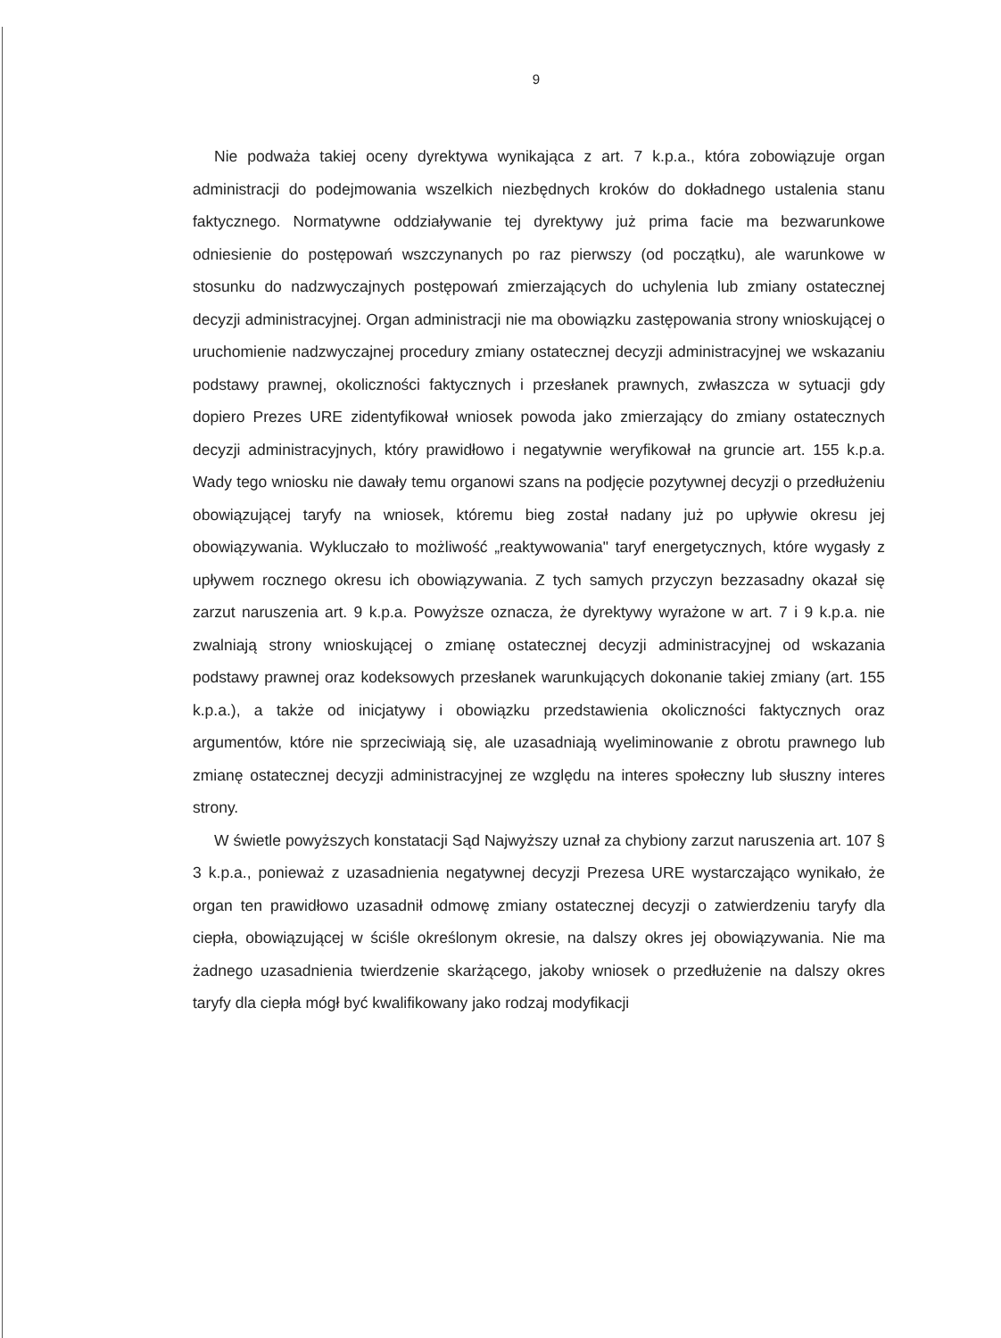9
Nie podważa takiej oceny dyrektywa wynikająca z art. 7 k.p.a., która zobowiązuje organ administracji do podejmowania wszelkich niezbędnych kroków do dokładnego ustalenia stanu faktycznego. Normatywne oddziaływanie tej dyrektywy już prima facie ma bezwarunkowe odniesienie do postępowań wszczynanych po raz pierwszy (od początku), ale warunkowe w stosunku do nadzwyczajnych postępowań zmierzających do uchylenia lub zmiany ostatecznej decyzji administracyjnej. Organ administracji nie ma obowiązku zastępowania strony wnioskującej o uruchomienie nadzwyczajnej procedury zmiany ostatecznej decyzji administracyjnej we wskazaniu podstawy prawnej, okoliczności faktycznych i przesłanek prawnych, zwłaszcza w sytuacji gdy dopiero Prezes URE zidentyfikował wniosek powoda jako zmierzający do zmiany ostatecznych decyzji administracyjnych, który prawidłowo i negatywnie weryfikował na gruncie art. 155 k.p.a. Wady tego wniosku nie dawały temu organowi szans na podjęcie pozytywnej decyzji o przedłużeniu obowiązującej taryfy na wniosek, któremu bieg został nadany już po upływie okresu jej obowiązywania. Wykluczało to możliwość „reaktywowania" taryf energetycznych, które wygasły z upływem rocznego okresu ich obowiązywania. Z tych samych przyczyn bezzasadny okazał się zarzut naruszenia art. 9 k.p.a. Powyższe oznacza, że dyrektywy wyrażone w art. 7 i 9 k.p.a. nie zwalniają strony wnioskującej o zmianę ostatecznej decyzji administracyjnej od wskazania podstawy prawnej oraz kodeksowych przesłanek warunkujących dokonanie takiej zmiany (art. 155 k.p.a.), a także od inicjatywy i obowiązku przedstawienia okoliczności faktycznych oraz argumentów, które nie sprzeciwiają się, ale uzasadniają wyeliminowanie z obrotu prawnego lub zmianę ostatecznej decyzji administracyjnej ze względu na interes społeczny lub słuszny interes strony.
W świetle powyższych konstatacji Sąd Najwyższy uznał za chybiony zarzut naruszenia art. 107 § 3 k.p.a., ponieważ z uzasadnienia negatywnej decyzji Prezesa URE wystarczająco wynikało, że organ ten prawidłowo uzasadnił odmowę zmiany ostatecznej decyzji o zatwierdzeniu taryfy dla ciepła, obowiązującej w ściśle określonym okresie, na dalszy okres jej obowiązywania. Nie ma żadnego uzasadnienia twierdzenie skarżącego, jakoby wniosek o przedłużenie na dalszy okres taryfy dla ciepła mógł być kwalifikowany jako rodzaj modyfikacji